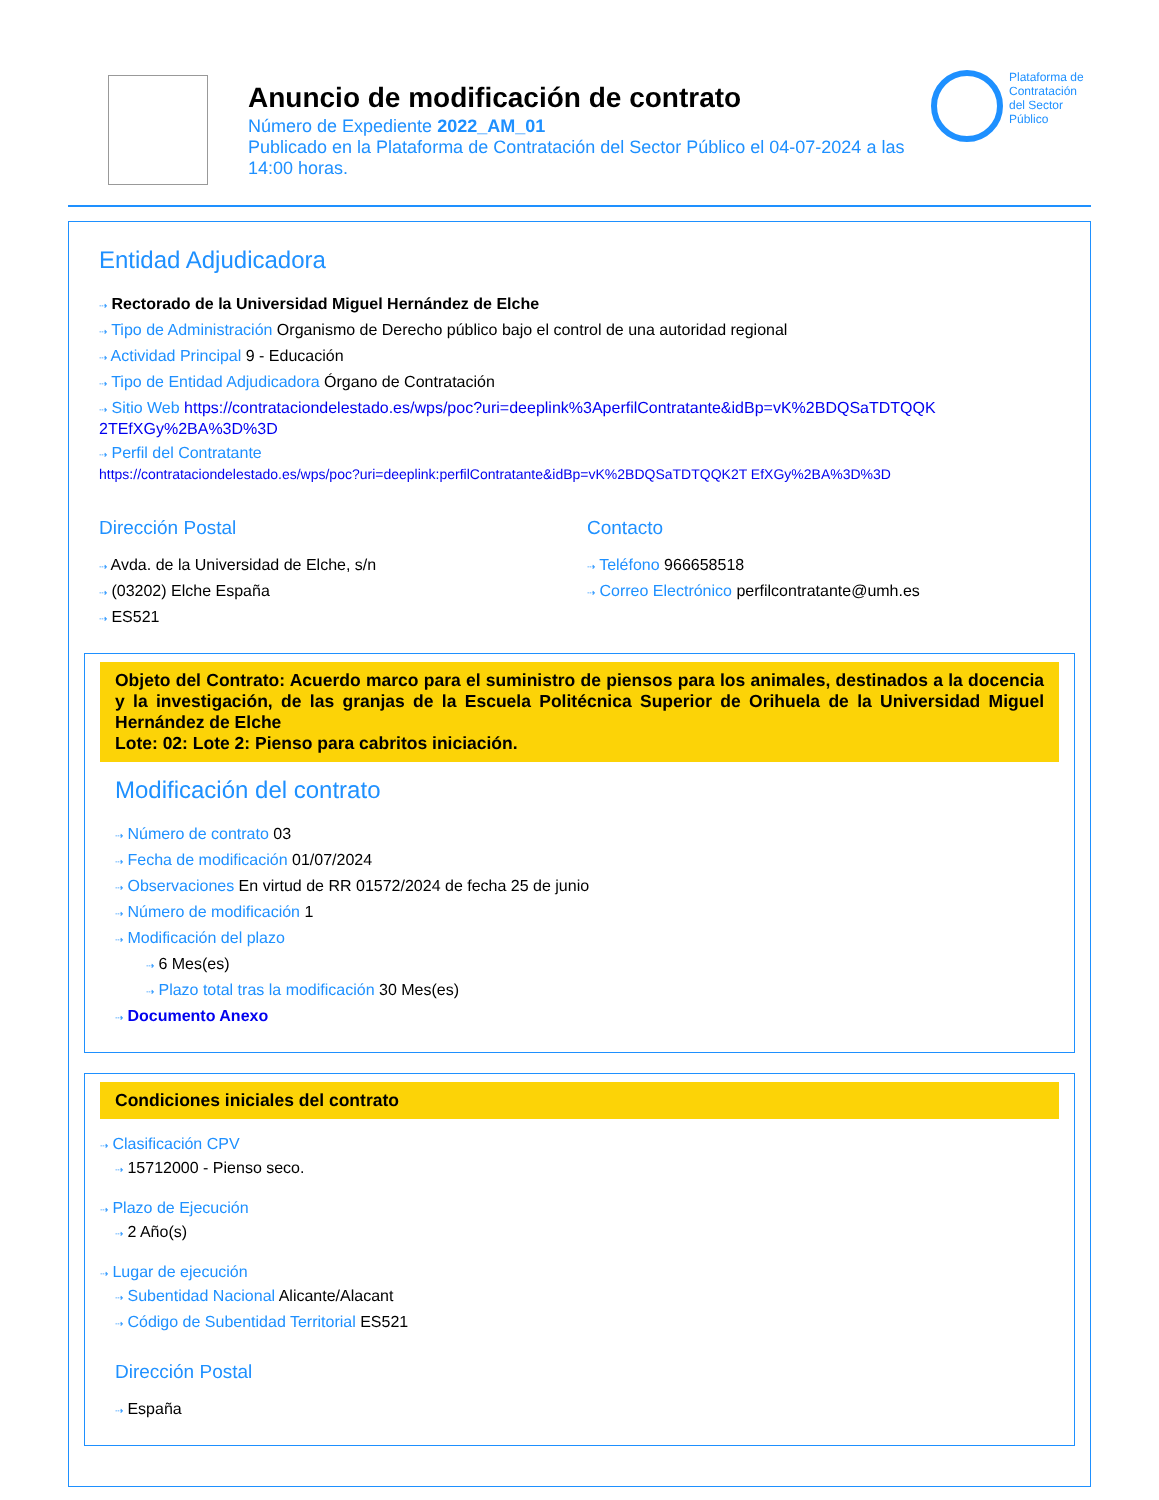Anuncio de modificación de contrato
Número de Expediente 2022_AM_01
Publicado en la Plataforma de Contratación del Sector Público el 04-07-2024 a las 14:00 horas.
Plataforma de Contratación del Sector Público
Entidad Adjudicadora
⇢ Rectorado de la Universidad Miguel Hernández de Elche
⇢ Tipo de Administración Organismo de Derecho público bajo el control de una autoridad regional
⇢ Actividad Principal 9 - Educación
⇢ Tipo de Entidad Adjudicadora Órgano de Contratación
⇢ Sitio Web https://contrataciondelestado.es/wps/poc?uri=deeplink%3AperfilContratante&idBp=vK%2BDQSaTDTQQK 2TEfXGy%2BA%3D%3D
⇢ Perfil del Contratante
https://contrataciondelestado.es/wps/poc?uri=deeplink:perfilContratante&idBp=vK%2BDQSaTDTQQK2T EfXGy%2BA%3D%3D
Dirección Postal
⇢ Avda. de la Universidad de Elche, s/n
⇢ (03202) Elche España
⇢ ES521
Contacto
⇢ Teléfono 966658518
⇢ Correo Electrónico perfilcontratante@umh.es
Objeto del Contrato: Acuerdo marco para el suministro de piensos para los animales, destinados a la docencia y la investigación, de las granjas de la Escuela Politécnica Superior de Orihuela de la Universidad Miguel Hernández de Elche
Lote: 02: Lote 2: Pienso para cabritos iniciación.
Modificación del contrato
⇢ Número de contrato 03
⇢ Fecha de modificación 01/07/2024
⇢ Observaciones En virtud de RR 01572/2024 de fecha 25 de junio
⇢ Número de modificación 1
⇢ Modificación del plazo
⇢ 6 Mes(es)
⇢ Plazo total tras la modificación 30 Mes(es)
⇢ Documento Anexo
Condiciones iniciales del contrato
⇢ Clasificación CPV
⇢ 15712000 - Pienso seco.
⇢ Plazo de Ejecución
⇢ 2 Año(s)
⇢ Lugar de ejecución
⇢ Subentidad Nacional Alicante/Alacant
⇢ Código de Subentidad Territorial ES521
Dirección Postal
⇢ España